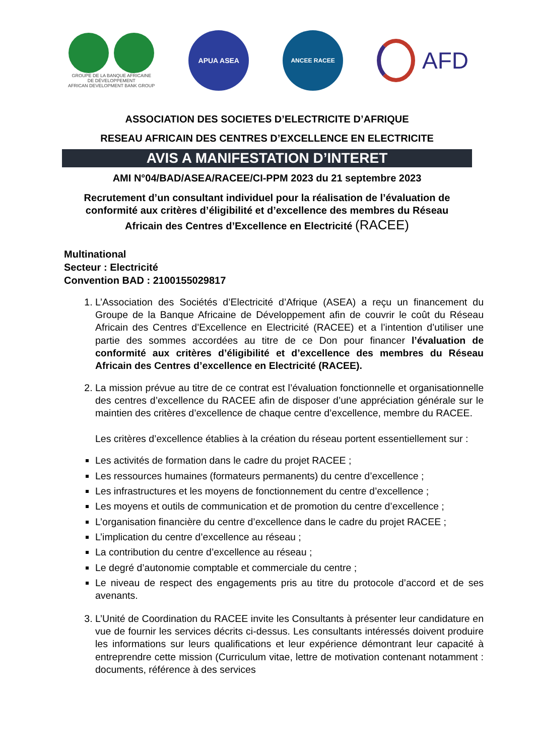GROUPE DE LA BANQUE AFRICAINE
DE DÉVELOPPEMENT
AFRICAN DEVELOPMENT BANK GROUP
APUA ASEA
ANCEE RACEE
AFD
ASSOCIATION DES SOCIETES D’ELECTRICITE D’AFRIQUE
RESEAU AFRICAIN DES CENTRES D’EXCELLENCE EN ELECTRICITE
AVIS A MANIFESTATION D’INTERET
AMI N°04/BAD/ASEA/RACEE/CI-PPM 2023 du 21 septembre 2023
Recrutement d’un consultant individuel pour la réalisation de l’évaluation de conformité aux critères d’éligibilité et d’excellence des membres du Réseau Africain des Centres d’Excellence en Electricité (RACEE)
Multinational
Secteur : Electricité
Convention BAD : 2100155029817
1. L’Association des Sociétés d’Electricité d’Afrique (ASEA) a reçu un financement du Groupe de la Banque Africaine de Développement afin de couvrir le coût du Réseau Africain des Centres d’Excellence en Electricité (RACEE) et a l’intention d’utiliser une partie des sommes accordées au titre de ce Don pour financer l’évaluation de conformité aux critères d’éligibilité et d’excellence des membres du Réseau Africain des Centres d’excellence en Electricité (RACEE).
2. La mission prévue au titre de ce contrat est l’évaluation fonctionnelle et organisationnelle des centres d’excellence du RACEE afin de disposer d’une appréciation générale sur le maintien des critères d’excellence de chaque centre d’excellence, membre du RACEE.
Les critères d’excellence établies à la création du réseau portent essentiellement sur :
Les activités de formation dans le cadre du projet RACEE ;
Les ressources humaines (formateurs permanents) du centre d’excellence ;
Les infrastructures et les moyens de fonctionnement du centre d’excellence ;
Les moyens et outils de communication et de promotion du centre d’excellence ;
L’organisation financière du centre d’excellence dans le cadre du projet RACEE ;
L’implication du centre d’excellence au réseau ;
La contribution du centre d’excellence au réseau ;
Le degré d’autonomie comptable et commerciale du centre ;
Le niveau de respect des engagements pris au titre du protocole d’accord et de ses avenants.
3. L’Unité de Coordination du RACEE invite les Consultants à présenter leur candidature en vue de fournir les services décrits ci-dessus. Les consultants intéressés doivent produire les informations sur leurs qualifications et leur expérience démontrant leur capacité à entreprendre cette mission (Curriculum vitae, lettre de motivation contenant notamment : documents, référence à des services